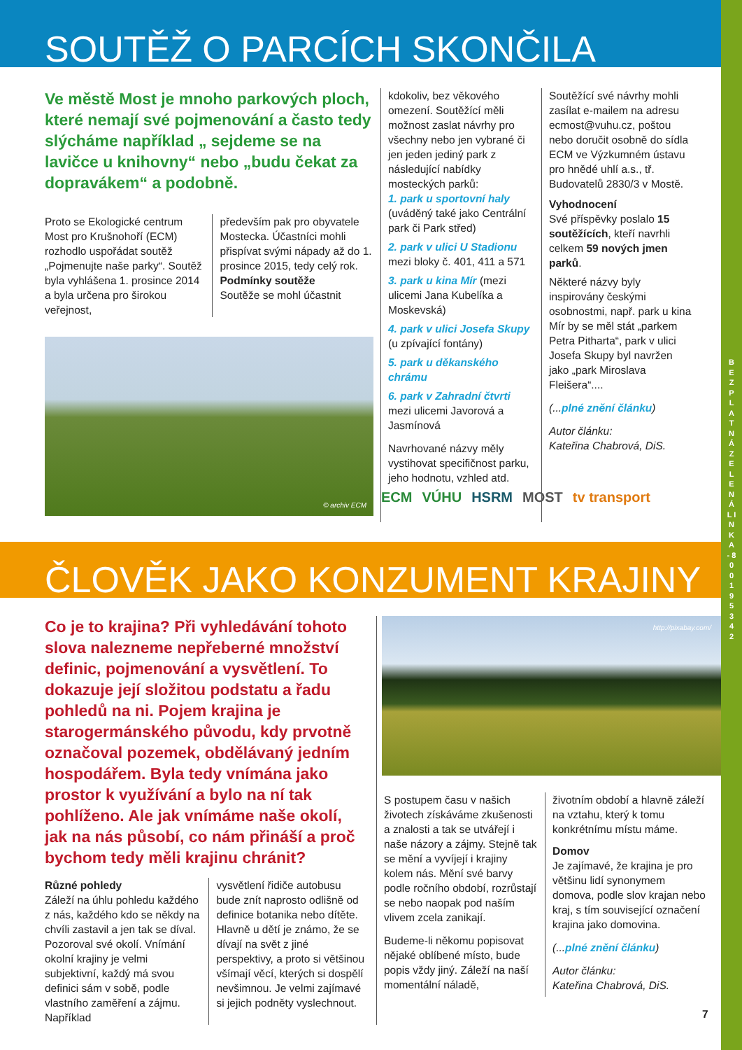B E Z P L A T N Á Z E L E N Á L I N K A - 8 0 0 1 9 5 3 4 2
SOUTĚŽ O PARCÍCH SKONČILA
Ve městě Most je mnoho parkových ploch, které nemají své pojmenování a často tedy slýcháme například „ sejdeme se na lavičce u knihovny“ nebo „budu čekat za dopravákem“ a podobně.
Proto se Ekologické centrum Most pro Krušnohoří (ECM) rozhodlo uspořádat soutěž „Pojmenujte naše parky“. Soutěž byla vyhlášena 1. prosince 2014 a byla určena pro širokou veřejnost,
především pak pro obyvatele Mostecka. Účastníci mohli přispívat svými nápady až do 1. prosince 2015, tedy celý rok.
Podmínky soutěže
Soutěže se mohl účastnit
© archiv ECM
kdokoliv, bez věkového omezení. Soutěžící měli možnost zaslat návrhy pro všechny nebo jen vybrané či jen jeden jediný park z následující nabídky mosteckých parků:
1. park u sportovní haly
(uváděný také jako Centrální park či Park střed)
2. park v ulici U Stadionu
mezi bloky č. 401, 411 a 571
3. park u kina Mír (mezi ulicemi Jana Kubelíka a Moskevská)
4. park v ulici Josefa Skupy
(u zpívající fontány)
5. park u děkanského chrámu
6. park v Zahradní čtvrti mezi ulicemi Javorová a Jasmínová
Navrhované názvy měly vystihovat specifičnost parku, jeho hodnotu, vzhled atd.
Soutěžící své návrhy mohli zasílat e-mailem na adresu ecmost@vuhu.cz, poštou nebo doručit osobně do sídla ECM ve Výzkumném ústavu pro hnědé uhlí a.s., tř. Budovatelů 2830/3 v Mostě.
Vyhodnocení
Své příspěvky poslalo 15 soutěžících, kteří navrhli celkem 59 nových jmen parků.
Některé názvy byly inspirovány českými osobnostmi, např. park u kina Mír by se měl stát „parkem Petra Pitharta“, park v ulici Josefa Skupy byl navržen jako „park Miroslava Fleišera“....
(...plné znění článku)
Autor článku:
Kateřina Chabrová, DiS.
ECM VÚHU HSRM MOST tv transport
ČLOVĚK JAKO KONZUMENT KRAJINY
Co je to krajina? Při vyhledávání tohoto slova nalezneme nepřeberné množství definic, pojmenování a vysvětlení. To dokazuje její složitou podstatu a řadu pohledů na ni. Pojem krajina je starogermánského původu, kdy prvotně označoval pozemek, obdělávaný jedním hospodářem. Byla tedy vnímána jako prostor k využívání a bylo na ní tak pohlíženo. Ale jak vnímáme naše okolí, jak na nás působí, co nám přináší a proč bychom tedy měli krajinu chránit?
Různé pohledy
Záleží na úhlu pohledu každého z nás, každého kdo se někdy na chvíli zastavil a jen tak se díval. Pozoroval své okolí. Vnímání okolní krajiny je velmi subjektivní, každý má svou definici sám v sobě, podle vlastního zaměření a zájmu. Například
vysvětlení řidiče autobusu bude znít naprosto odlišně od definice botanika nebo dítěte. Hlavně u dětí je známo, že se dívají na svět z jiné perspektivy, a proto si většinou všímají věcí, kterých si dospělí nevšimnou. Je velmi zajímavé si jejich podněty vyslechnout.
http://pixabay.com/
S postupem času v našich životech získáváme zkušenosti a znalosti a tak se utvářejí i naše názory a zájmy. Stejně tak se mění a vyvíjejí i krajiny kolem nás. Mění své barvy podle ročního období, rozrůstají se nebo naopak pod naším vlivem zcela zanikají.
Budeme-li někomu popisovat nějaké oblíbené místo, bude popis vždy jiný. Záleží na naší momentální náladě,
životním období a hlavně záleží na vztahu, který k tomu konkrétnímu místu máme.
Domov
Je zajímavé, že krajina je pro většinu lidí synonymem domova, podle slov krajan nebo kraj, s tím související označení krajina jako domovina.
(...plné znění článku)
Autor článku:
Kateřina Chabrová, DiS.
7